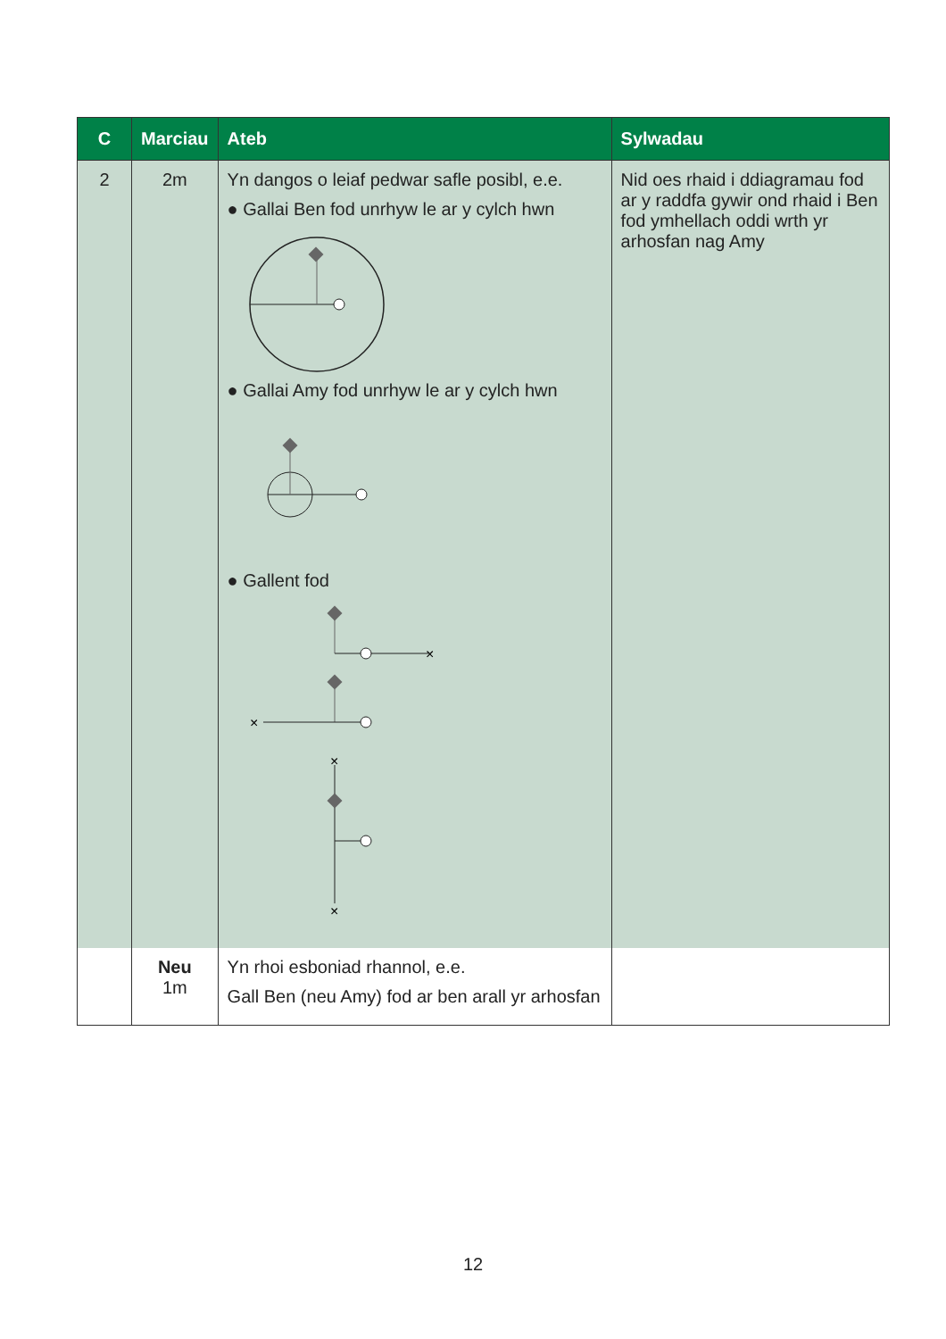| C | Marciau | Ateb | Sylwadau |
| --- | --- | --- | --- |
| 2 | 2m | Yn dangos o leiaf pedwar safle posibl, e.e. ● Gallai Ben fod unrhyw le ar y cylch hwn ● Gallai Amy fod unrhyw le ar y cylch hwn ● Gallent fod × × × × | Nid oes rhaid i ddiagramau fod ar y raddfa gywir ond rhaid i Ben fod ymhellach oddi wrth yr arhosfan nag Amy |
| | Neu 1m | Yn rhoi esboniad rhannol, e.e. Gall Ben (neu Amy) fod ar ben arall yr arhosfan | |
12